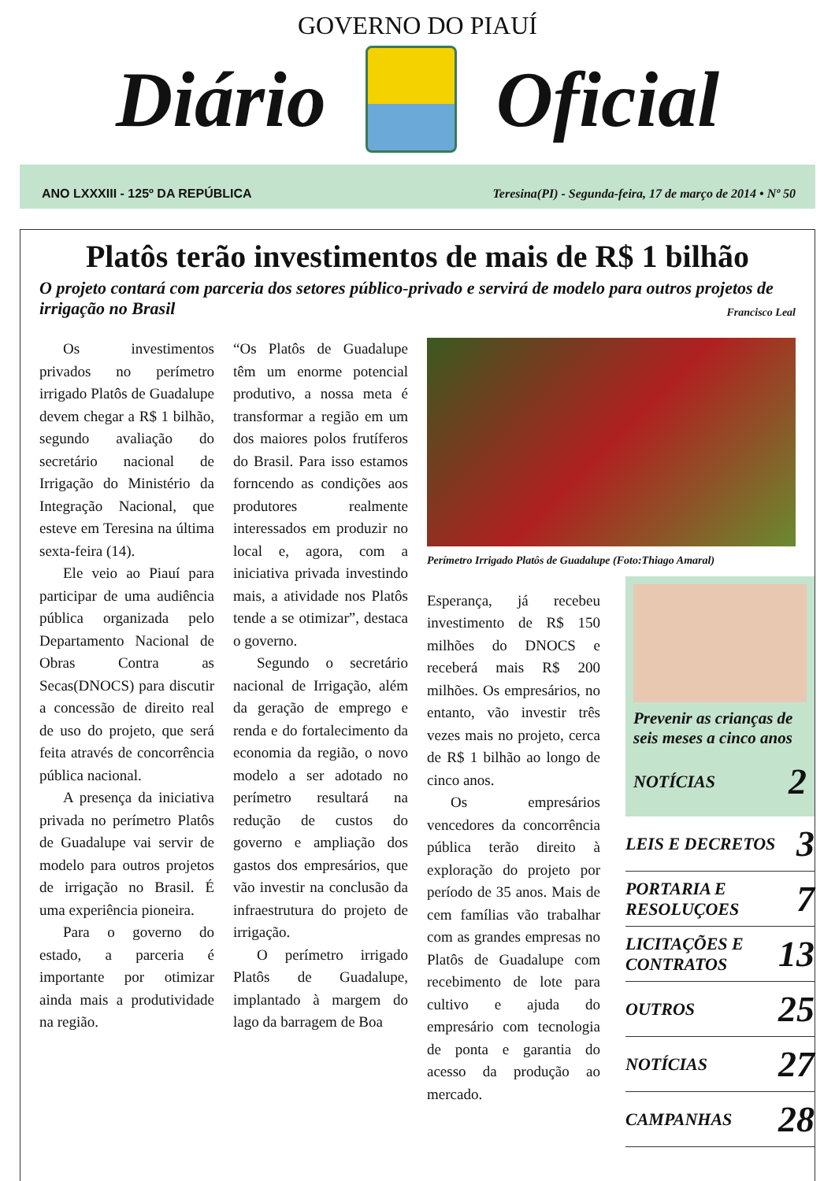GOVERNO DO PIAUÍ
Diário Oficial
ANO LXXXIII - 125º DA REPÚBLICA Teresina(PI) - Segunda-feira, 17 de março de 2014 • Nº 50
Platôs terão investimentos de mais de R$ 1 bilhão
O projeto contará com parceria dos setores público-privado e servirá de modelo para outros projetos de irrigação no Brasil
Francisco Leal
Os investimentos privados no perímetro irrigado Platôs de Guadalupe devem chegar a R$ 1 bilhão, segundo avaliação do secretário nacional de Irrigação do Ministério da Integração Nacional, que esteve em Teresina na última sexta-feira (14).
Ele veio ao Piauí para participar de uma audiência pública organizada pelo Departamento Nacional de Obras Contra as Secas(DNOCS) para discutir a concessão de direito real de uso do projeto, que será feita através de concorrência pública nacional.
A presença da iniciativa privada no perímetro Platôs de Guadalupe vai servir de modelo para outros projetos de irrigação no Brasil. É uma experiência pioneira.
Para o governo do estado, a parceria é importante por otimizar ainda mais a produtividade na região.
“Os Platôs de Guadalupe têm um enorme potencial produtivo, a nossa meta é transformar a região em um dos maiores polos frutíferos do Brasil. Para isso estamos forncendo as condições aos produtores realmente interessados em produzir no local e, agora, com a iniciativa privada investindo mais, a atividade nos Platôs tende a se otimizar”, destaca o governo.
Segundo o secretário nacional de Irrigação, além da geração de emprego e renda e do fortalecimento da economia da região, o novo modelo a ser adotado no perímetro resultará na redução de custos do governo e ampliação dos gastos dos empresários, que vão investir na conclusão da infraestrutura do projeto de irrigação.
O perímetro irrigado Platôs de Guadalupe, implantado à margem do lago da barragem de Boa
Perímetro Irrigado Platôs de Guadalupe (Foto:Thiago Amaral)
Esperança, já recebeu investimento de R$ 150 milhões do DNOCS e receberá mais R$ 200 milhões. Os empresários, no entanto, vão investir três vezes mais no projeto, cerca de R$ 1 bilhão ao longo de cinco anos.
Os empresários vencedores da concorrência pública terão direito à exploração do projeto por período de 35 anos. Mais de cem famílias vão trabalhar com as grandes empresas no Platôs de Guadalupe com recebimento de lote para cultivo e ajuda do empresário com tecnologia de ponta e garantia do acesso da produção ao mercado.
Prevenir as crianças de seis meses a cinco anos
NOTÍCIAS 2
LEIS E DECRETOS 3
PORTARIA E RESOLUÇOES 7
LICITAÇÕES E CONTRATOS 13
OUTROS 25
NOTÍCIAS 27
CAMPANHAS 28